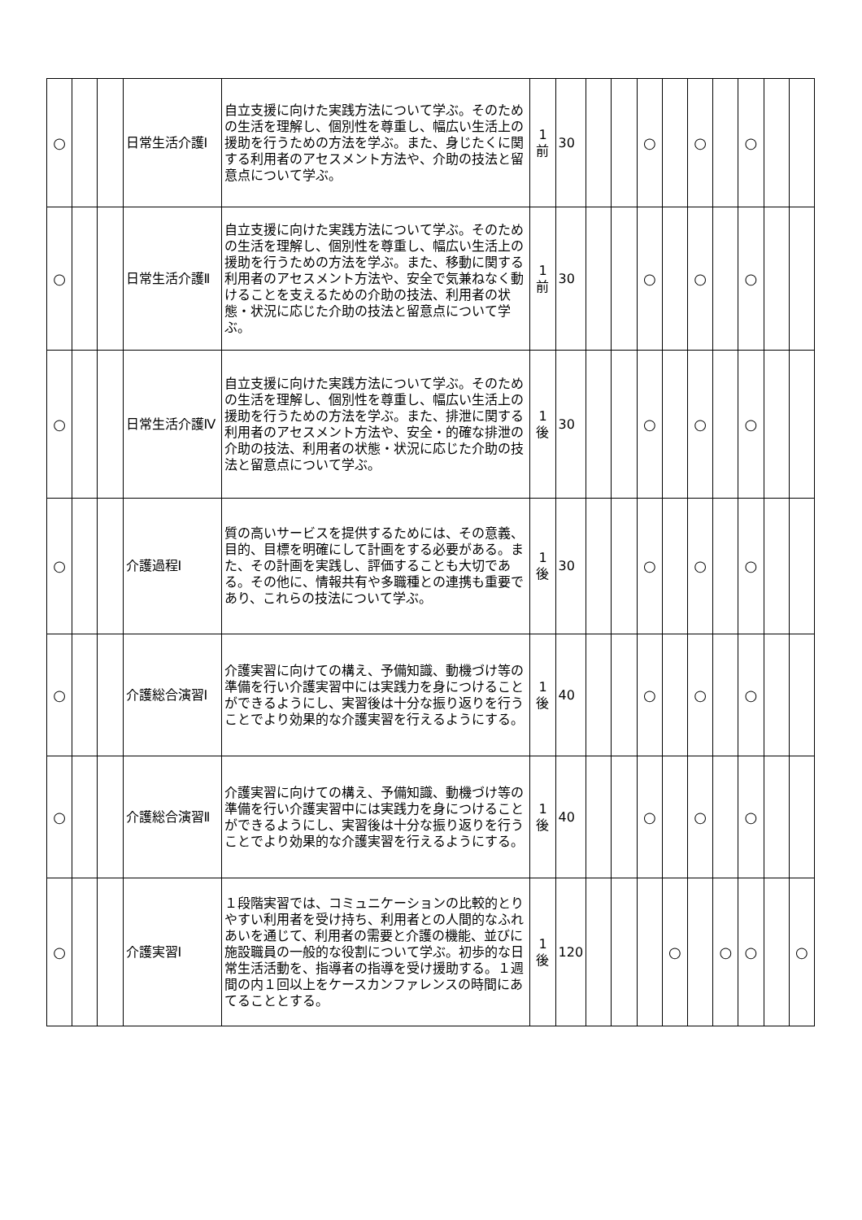| ○ | | | 日常生活介護Ⅰ | 自立支援に向けた実践方法について学ぶ。そのための生活を理解し、個別性を尊重し、幅広い生活上の援助を行うための方法を学ぶ。また、身じたくに関する利用者のアセスメント方法や、介助の技法と留意点について学ぶ。 | 1 前 | 30 | | | ○ | | ○ | | ○ | | |
| ○ | | | 日常生活介護Ⅱ | 自立支援に向けた実践方法について学ぶ。そのための生活を理解し、個別性を尊重し、幅広い生活上の援助を行うための方法を学ぶ。また、移動に関する利用者のアセスメント方法や、安全で気兼ねなく動けることを支えるための介助の技法、利用者の状態・状況に応じた介助の技法と留意点について学ぶ。 | 1 前 | 30 | | | ○ | | ○ | | ○ | | |
| ○ | | | 日常生活介護Ⅳ | 自立支援に向けた実践方法について学ぶ。そのための生活を理解し、個別性を尊重し、幅広い生活上の援助を行うための方法を学ぶ。また、排泄に関する利用者のアセスメント方法や、安全・的確な排泄の介助の技法、利用者の状態・状況に応じた介助の技法と留意点について学ぶ。 | 1 後 | 30 | | | ○ | | ○ | | ○ | | |
| ○ | | | 介護過程Ⅰ | 質の高いサービスを提供するためには、その意義、目的、目標を明確にして計画をする必要がある。また、その計画を実践し、評価することも大切である。その他に、情報共有や多職種との連携も重要であり、これらの技法について学ぶ。 | 1 後 | 30 | | | ○ | | ○ | | ○ | | |
| ○ | | | 介護総合演習Ⅰ | 介護実習に向けての構え、予備知識、動機づけ等の準備を行い介護実習中には実践力を身につけることができるようにし、実習後は十分な振り返りを行うことでより効果的な介護実習を行えるようにする。 | 1 後 | 40 | | | ○ | | ○ | | ○ | | |
| ○ | | | 介護総合演習Ⅱ | 介護実習に向けての構え、予備知識、動機づけ等の準備を行い介護実習中には実践力を身につけることができるようにし、実習後は十分な振り返りを行うことでより効果的な介護実習を行えるようにする。 | 1 後 | 40 | | | ○ | | ○ | | ○ | | |
| ○ | | | 介護実習Ⅰ | １段階実習では、コミュニケーションの比較的とりやすい利用者を受け持ち、利用者との人間的なふれあいを通じて、利用者の需要と介護の機能、並びに施設職員の一般的な役割について学ぶ。初歩的な日常生活活動を、指導者の指導を受け援助する。１週間の内１回以上をケースカンファレンスの時間にあてることとする。 | 1 後 | 120 | | | | ○ | | ○ | ○ | | ○ |